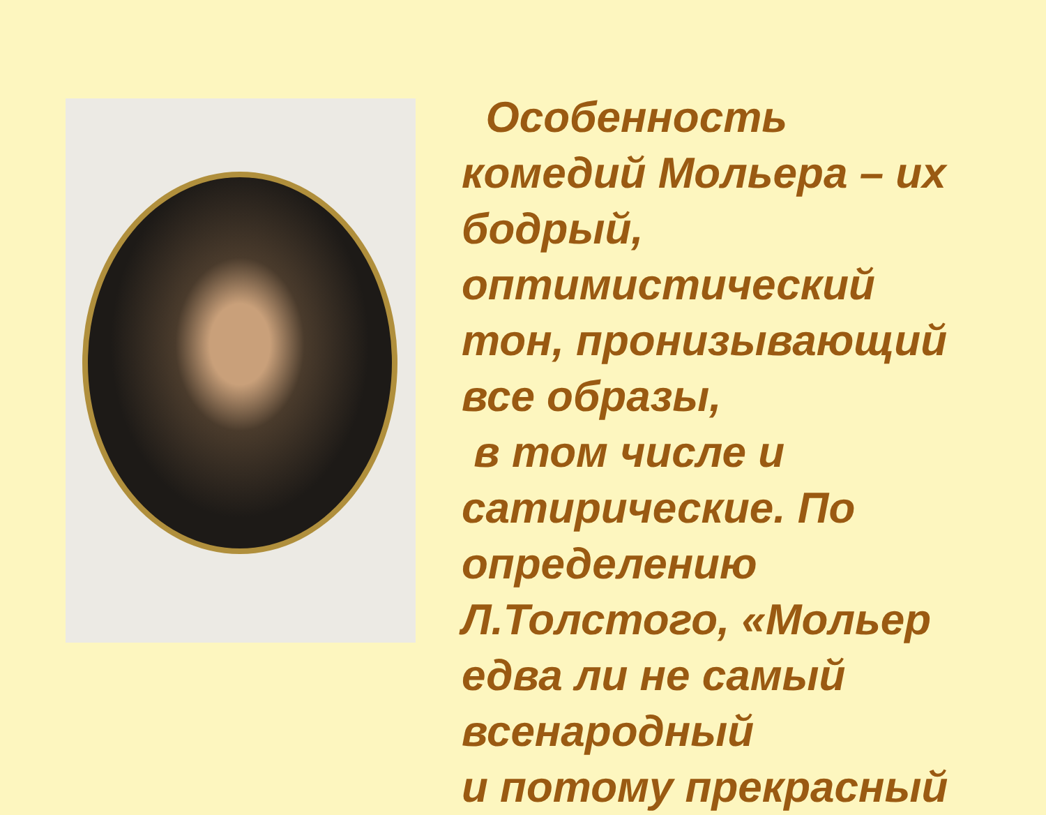Особенность
комедий Мольера – их
бодрый,
оптимистический
тон, пронизывающий
все образы,
в том числе и
сатирические. По
определению
Л.Толстого, «Мольер
едва ли не самый
всенародный
и потому прекрасный